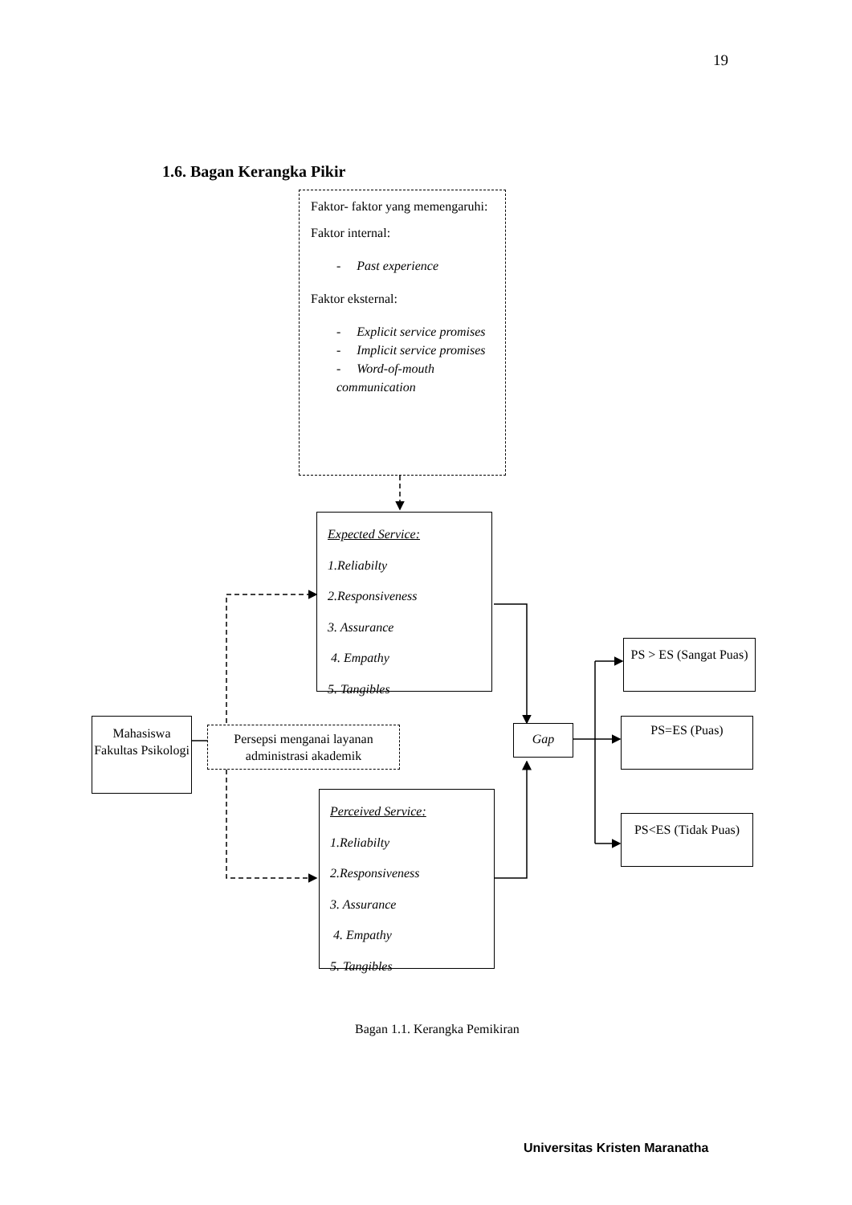19
1.6. Bagan Kerangka Pikir
Faktor- faktor yang memengaruhi:
Faktor internal:
- Past experience
Faktor eksternal:
- Explicit service promises
- Implicit service promises
- Word-of-mouth communication
Expected Service:
1.Reliabilty
2.Responsiveness
3. Assurance
4. Empathy
5. Tangibles
Mahasiswa Fakultas Psikologi
Persepsi menganai layanan administrasi akademik
Gap
Perceived Service:
1.Reliabilty
2.Responsiveness
3. Assurance
4. Empathy
5. Tangibles
PS > ES (Sangat Puas)
PS=ES (Puas)
PS<ES (Tidak Puas)
Bagan 1.1. Kerangka Pemikiran
Universitas Kristen Maranatha